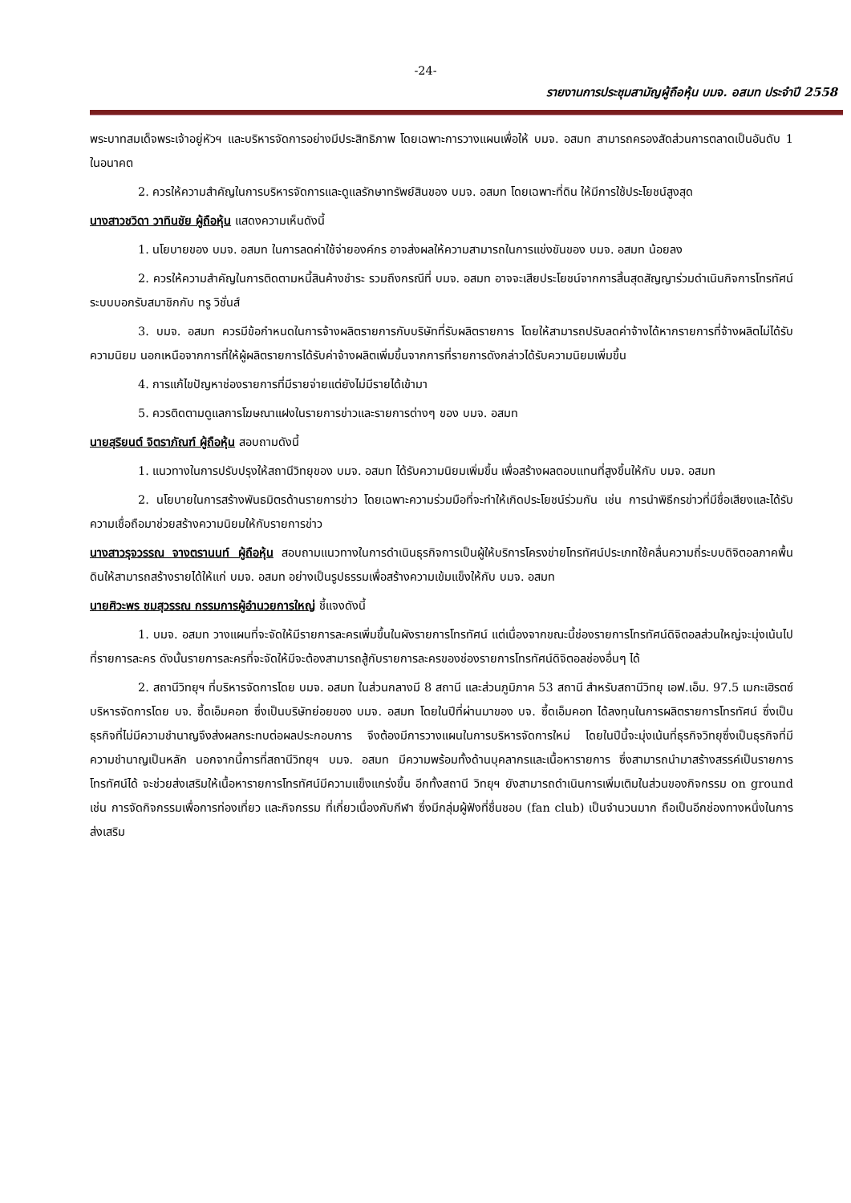-24-
รายงานการประชุมสามัญผู้ถือหุ้น บมจ. อสมท ประจำปี 2558
พระบาทสมเด็จพระเจ้าอยู่หัวฯ และบริหารจัดการอย่างมีประสิทธิภาพ โดยเฉพาะการวางแผนเพื่อให้ บมจ. อสมท สามารถครองสัดส่วนการตลาดเป็นอันดับ 1 ในอนาคต
2. ควรให้ความสำคัญในการบริหารจัดการและดูแลรักษาทรัพย์สินของ บมจ. อสมท โดยเฉพาะที่ดิน ให้มีการใช้ประโยชน์สูงสุด
นางสาวชวิดา วาทินชัย ผู้ถือหุ้น แสดงความเห็นดังนี้
1. นโยบายของ บมจ. อสมท ในการลดค่าใช้จ่ายองค์กร อาจส่งผลให้ความสามารถในการแข่งขันของ บมจ. อสมท น้อยลง
2. ควรให้ความสำคัญในการติดตามหนี้สินค้างชำระ รวมถึงกรณีที่ บมจ. อสมท อาจจะเสียประโยชน์จากการสิ้นสุดสัญญาร่วมดำเนินกิจการโทรทัศน์ระบบบอกรับสมาชิกกับ ทรู วิชั่นส์
3. บมจ. อสมท ควรมีข้อกำหนดในการจ้างผลิตรายการกับบริษัทที่รับผลิตรายการ โดยให้สามารถปรับลดค่าจ้างได้หากรายการที่จ้างผลิตไม่ได้รับความนิยม นอกเหนือจากการที่ให้ผู้ผลิตรายการได้รับค่าจ้างผลิตเพิ่มขึ้นจากการที่รายการดังกล่าวได้รับความนิยมเพิ่มขึ้น
4. การแก้ไขปัญหาช่องรายการที่มีรายจ่ายแต่ยังไม่มีรายได้เข้ามา
5. ควรติดตามดูแลการโฆษณาแฝงในรายการข่าวและรายการต่างๆ ของ บมจ. อสมท
นายสุริยนต์ จิตราภัณฑ์ ผู้ถือหุ้น สอบถามดังนี้
1. แนวทางในการปรับปรุงให้สถานีวิทยุของ บมจ. อสมท ได้รับความนิยมเพิ่มขึ้น เพื่อสร้างผลตอบแทนที่สูงขึ้นให้กับ บมจ. อสมท
2. นโยบายในการสร้างพันธมิตรด้านรายการข่าว โดยเฉพาะความร่วมมือที่จะทำให้เกิดประโยชน์ร่วมกัน เช่น การนำพิธีกรข่าวที่มีชื่อเสียงและได้รับความเชื่อถือมาช่วยสร้างความนิยมให้กับรายการข่าว
นางสาวรุจวรรณ จางตรานนท์ ผู้ถือหุ้น สอบถามแนวทางในการดำเนินธุรกิจการเป็นผู้ให้บริการโครงข่ายโทรทัศน์ประเภทใช้คลื่นความถี่ระบบดิจิตอลภาคพื้นดินให้สามารถสร้างรายได้ให้แก่ บมจ. อสมท อย่างเป็นรูปธรรมเพื่อสร้างความเข้มแข็งให้กับ บมจ. อสมท
นายศิวะพร ชมสุวรรณ กรรมการผู้อำนวยการใหญ่ ชี้แจงดังนี้
1. บมจ. อสมท วางแผนที่จะจัดให้มีรายการละครเพิ่มขึ้นในผังรายการโทรทัศน์ แต่เนื่องจากขณะนี้ช่องรายการโทรทัศน์ดิจิตอลส่วนใหญ่จะมุ่งเน้นไปที่รายการละคร ดังนั้นรายการละครที่จะจัดให้มีจะต้องสามารถสู้กับรายการละครของช่องรายการโทรทัศน์ดิจิตอลช่องอื่นๆ ได้
2. สถานีวิทยุฯ ที่บริหารจัดการโดย บมจ. อสมท ในส่วนกลางมี 8 สถานี และส่วนภูมิภาค 53 สถานี สำหรับสถานีวิทยุ เอฟ.เอ็ม. 97.5 เมกะเฮิรตซ์ บริหารจัดการโดย บจ. ซี้ดเอ็มคอท ซึ่งเป็นบริษัทย่อยของ บมจ. อสมท โดยในปีที่ผ่านมาของ บจ. ซี้ดเอ็มคอท ได้ลงทุนในการผลิตรายการโทรทัศน์ ซึ่งเป็นธุรกิจที่ไม่มีความชำนาญจึงส่งผลกระทบต่อผลประกอบการ จึงต้องมีการวางแผนในการบริหารจัดการใหม่ โดยในปีนี้จะมุ่งเน้นที่ธุรกิจวิทยุซึ่งเป็นธุรกิจที่มีความชำนาญเป็นหลัก นอกจากนี้การที่สถานีวิทยุฯ บมจ. อสมท มีความพร้อมทั้งด้านบุคลากรและเนื้อหารายการ ซึ่งสามารถนำมาสร้างสรรค์เป็นรายการโทรทัศน์ได้ จะช่วยส่งเสริมให้เนื้อหารายการโทรทัศน์มีความแข็งแกร่งขึ้น อีกทั้งสถานี วิทยุฯ ยังสามารถดำเนินการเพิ่มเติมในส่วนของกิจกรรม on ground เช่น การจัดกิจกรรมเพื่อการท่องเที่ยว และกิจกรรม ที่เกี่ยวเนื่องกับกีฬา ซึ่งมีกลุ่มผู้ฟังที่ชื่นชอบ (fan club) เป็นจำนวนมาก ถือเป็นอีกช่องทางหนึ่งในการส่งเสริม